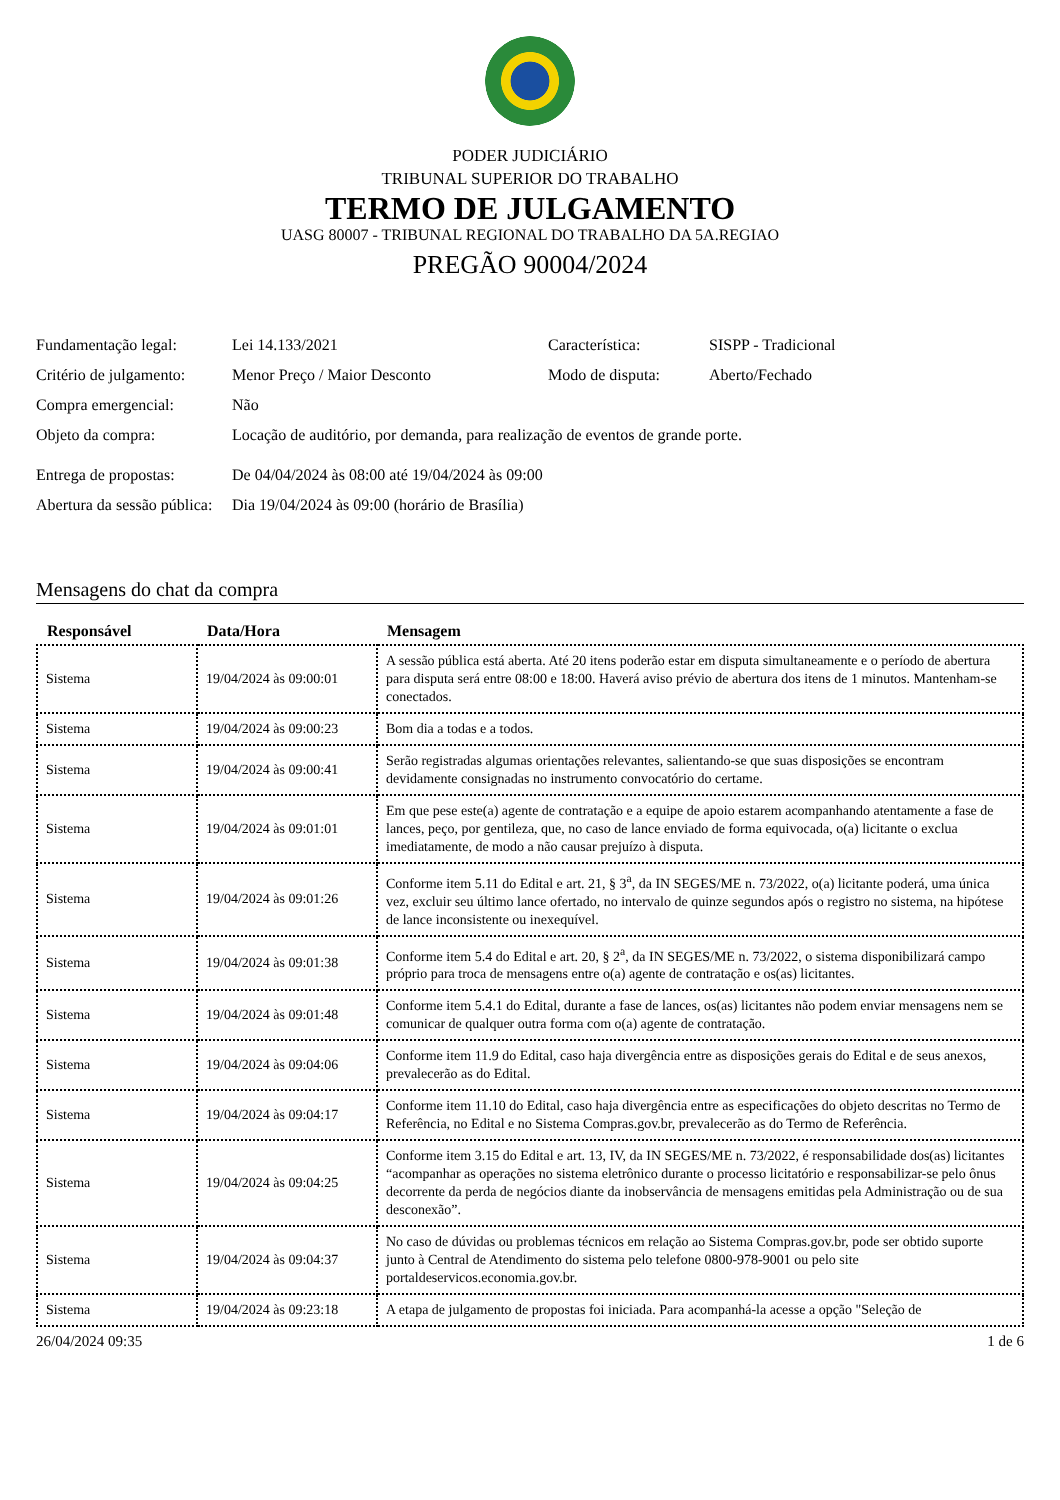PODER JUDICIÁRIO
TRIBUNAL SUPERIOR DO TRABALHO
TERMO DE JULGAMENTO
UASG 80007 - TRIBUNAL REGIONAL DO TRABALHO DA 5A.REGIAO
PREGÃO 90004/2024
| Fundamentação legal: | Lei 14.133/2021 | Característica: | SISPP - Tradicional |
| Critério de julgamento: | Menor Preço / Maior Desconto | Modo de disputa: | Aberto/Fechado |
| Compra emergencial: | Não | | |
| Objeto da compra: | Locação de auditório, por demanda, para realização de eventos de grande porte. | | |
| Entrega de propostas: | De 04/04/2024 às 08:00 até 19/04/2024 às 09:00 | | |
| Abertura da sessão pública: | Dia 19/04/2024 às 09:00 (horário de Brasília) | | |
Mensagens do chat da compra
| Responsável | Data/Hora | Mensagem |
| --- | --- | --- |
| Sistema | 19/04/2024 às 09:00:01 | A sessão pública está aberta. Até 20 itens poderão estar em disputa simultaneamente e o período de abertura para disputa será entre 08:00 e 18:00. Haverá aviso prévio de abertura dos itens de 1 minutos. Mantenham-se conectados. |
| Sistema | 19/04/2024 às 09:00:23 | Bom dia a todas e a todos. |
| Sistema | 19/04/2024 às 09:00:41 | Serão registradas algumas orientações relevantes, salientando-se que suas disposições se encontram devidamente consignadas no instrumento convocatório do certame. |
| Sistema | 19/04/2024 às 09:01:01 | Em que pese este(a) agente de contratação e a equipe de apoio estarem acompanhando atentamente a fase de lances, peço, por gentileza, que, no caso de lance enviado de forma equivocada, o(a) licitante o exclua imediatamente, de modo a não causar prejuízo à disputa. |
| Sistema | 19/04/2024 às 09:01:26 | Conforme item 5.11 do Edital e art. 21, § 3<sup>a</sup>, da IN SEGES/ME n. 73/2022, o(a) licitante poderá, uma única vez, excluir seu último lance ofertado, no intervalo de quinze segundos após o registro no sistema, na hipótese de lance inconsistente ou inexequível. |
| Sistema | 19/04/2024 às 09:01:38 | Conforme item 5.4 do Edital e art. 20, § 2<sup>a</sup>, da IN SEGES/ME n. 73/2022, o sistema disponibilizará campo próprio para troca de mensagens entre o(a) agente de contratação e os(as) licitantes. |
| Sistema | 19/04/2024 às 09:01:48 | Conforme item 5.4.1 do Edital, durante a fase de lances, os(as) licitantes não podem enviar mensagens nem se comunicar de qualquer outra forma com o(a) agente de contratação. |
| Sistema | 19/04/2024 às 09:04:06 | Conforme item 11.9 do Edital, caso haja divergência entre as disposições gerais do Edital e de seus anexos, prevalecerão as do Edital. |
| Sistema | 19/04/2024 às 09:04:17 | Conforme item 11.10 do Edital, caso haja divergência entre as especificações do objeto descritas no Termo de Referência, no Edital e no Sistema Compras.gov.br, prevalecerão as do Termo de Referência. |
| Sistema | 19/04/2024 às 09:04:25 | Conforme item 3.15 do Edital e art. 13, IV, da IN SEGES/ME n. 73/2022, é responsabilidade dos(as) licitantes “acompanhar as operações no sistema eletrônico durante o processo licitatório e responsabilizar-se pelo ônus decorrente da perda de negócios diante da inobservância de mensagens emitidas pela Administração ou de sua desconexão”. |
| Sistema | 19/04/2024 às 09:04:37 | No caso de dúvidas ou problemas técnicos em relação ao Sistema Compras.gov.br, pode ser obtido suporte junto à Central de Atendimento do sistema pelo telefone 0800-978-9001 ou pelo site portaldeservicos.economia.gov.br. |
| Sistema | 19/04/2024 às 09:23:18 | A etapa de julgamento de propostas foi iniciada. Para acompanhá-la acesse a opção "Seleção de |
26/04/2024 09:35 1 de 6